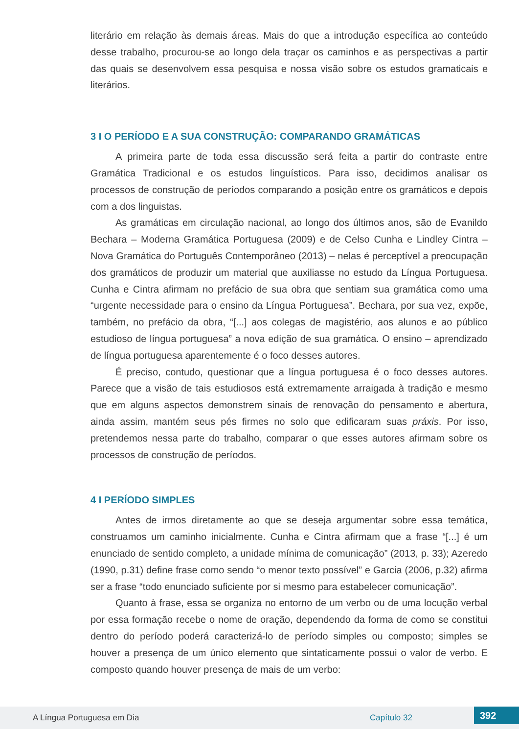literário em relação às demais áreas. Mais do que a introdução específica ao conteúdo desse trabalho, procurou-se ao longo dela traçar os caminhos e as perspectivas a partir das quais se desenvolvem essa pesquisa e nossa visão sobre os estudos gramaticais e literários.
3 I O PERÍODO E A SUA CONSTRUÇÃO: COMPARANDO GRAMÁTICAS
A primeira parte de toda essa discussão será feita a partir do contraste entre Gramática Tradicional e os estudos linguísticos. Para isso, decidimos analisar os processos de construção de períodos comparando a posição entre os gramáticos e depois com a dos linguistas.
As gramáticas em circulação nacional, ao longo dos últimos anos, são de Evanildo Bechara – Moderna Gramática Portuguesa (2009) e de Celso Cunha e Lindley Cintra – Nova Gramática do Português Contemporâneo (2013) – nelas é perceptível a preocupação dos gramáticos de produzir um material que auxiliasse no estudo da Língua Portuguesa. Cunha e Cintra afirmam no prefácio de sua obra que sentiam sua gramática como uma “urgente necessidade para o ensino da Língua Portuguesa”. Bechara, por sua vez, expõe, também, no prefácio da obra, “[...] aos colegas de magistério, aos alunos e ao público estudioso de língua portuguesa” a nova edição de sua gramática. O ensino – aprendizado de língua portuguesa aparentemente é o foco desses autores.
É preciso, contudo, questionar que a língua portuguesa é o foco desses autores. Parece que a visão de tais estudiosos está extremamente arraigada à tradição e mesmo que em alguns aspectos demonstrem sinais de renovação do pensamento e abertura, ainda assim, mantém seus pés firmes no solo que edificaram suas práxis. Por isso, pretendemos nessa parte do trabalho, comparar o que esses autores afirmam sobre os processos de construção de períodos.
4 I PERÍODO SIMPLES
Antes de irmos diretamente ao que se deseja argumentar sobre essa temática, construamos um caminho inicialmente. Cunha e Cintra afirmam que a frase “[...] é um enunciado de sentido completo, a unidade mínima de comunicação” (2013, p. 33); Azeredo (1990, p.31) define frase como sendo “o menor texto possível” e Garcia (2006, p.32) afirma ser a frase “todo enunciado suficiente por si mesmo para estabelecer comunicação”.
Quanto à frase, essa se organiza no entorno de um verbo ou de uma locução verbal por essa formação recebe o nome de oração, dependendo da forma de como se constitui dentro do período poderá caracterizá-lo de período simples ou composto; simples se houver a presença de um único elemento que sintaticamente possui o valor de verbo. E composto quando houver presença de mais de um verbo:
A Língua Portuguesa em Dia Capítulo 32 392